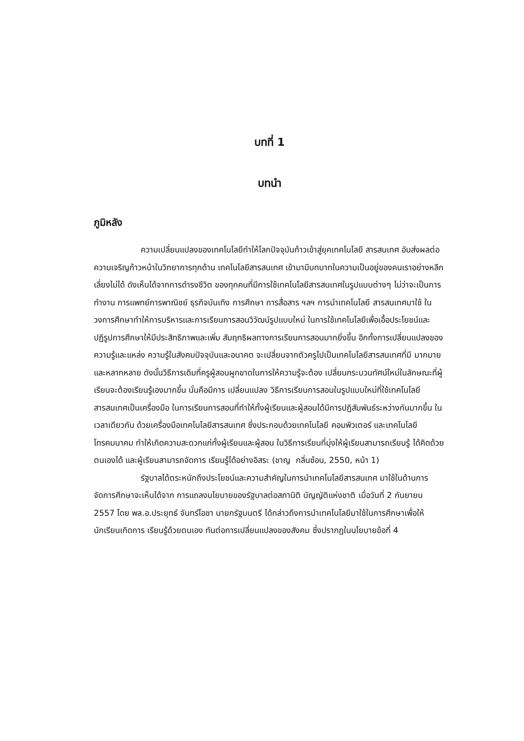บทที่ 1
บทนำ
ภูมิหลัง
ความเปลี่ยนแปลงของเทคโนโลยีทำให้โลกปัจจุบันก้าวเข้าสู่ยุคเทคโนโลยี สารสนเทศ อันส่งผลต่อความเจริญก้าวหน้าในวิทยาการทุกด้าน เทคโนโลยีสารสนเทศ เข้ามามีบทบาทในความเป็นอยู่ของคนเราอย่างหลีกเลี่ยงไม่ได้ ดังเห็นได้จากการดำรงชีวิต ของทุกคนที่มีการใช้เทคโนโลยีสารสนเทศในรูปแบบต่างๆ ไม่ว่าจะเป็นการทำงาน การแพทย์การพาณิชย์ ธุรกิจบันเทิง การศึกษา การสื่อสาร ฯลฯ การนำเทคโนโลยี สารสนเทศมาใช้ ในวงการศึกษาทำให้การบริหารและการเรียนการสอนวิวัฒน์รูปแบบใหม่ ในการใช้เทคโนโลยีเพื่อเอื้อประโยชน์และปฏิรูปการศึกษาให้มีประสิทธิภาพและเพิ่ม สัมฤทธิผลทางการเรียนการสอนมากยิ่งขึ้น อีกทั้งการเปลี่ยนแปลงของความรู้และแหล่ง ความรู้ในสังคมปัจจุบันและอนาคต จะเปลี่ยนจากตัวครูไปเป็นเทคโนโลยีสารสนเทศที่มี มากมายและหลากหลาย ดังนั้นวิธีการเดิมที่ครูผู้สอนผูกขาดในการให้ความรู้จะต้อง เปลี่ยนกระบวนทัศน์ใหม่ในลักษณะที่ผู้เรียนจะต้องเรียนรู้เองมากขึ้น นั่นคือมีการ เปลี่ยนแปลง วิธีการเรียนการสอนในรูปแบบใหม่ที่ใช้เทคโนโลยีสารสนเทศเป็นเครื่องมือ ในการเรียนการสอนที่ทำให้ทั้งผู้เรียนและผู้สอนได้มีการปฏิสัมพันธ์ระหว่างกันมากขึ้น ในเวลาเดียวกัน ด้วยเครื่องมือเทคโนโลยีสารสนเทศ ซึ่งประกอบด้วยเทคโนโลยี คอมพิวเตอร์ และเทคโนโลยีโทรคมนาคม ทำให้เกิดความสะดวกแก่ทั้งผู้เรียนและผู้สอน ในวิธีการเรียนที่มุ่งให้ผู้เรียนสามารถเรียนรู้ ได้คิดด้วยตนเองได้ และผู้เรียนสามารถจัดการ เรียนรู้ได้อย่างอิสระ (ชาญ กลิ่นซ้อน, 2550, หน้า 1)
รัฐบาลได้ตระหนักถึงประโยชน์และความสำคัญในการนำเทคโนโลยีสารสนเทศ มาใช้ในด้านการจัดการศึกษาจะเห็นได้จาก การแถลงนโยบายของรัฐบาลต่อสภานิติ บัญญัติแห่งชาติ เมื่อวันที่ 2 กันยายน 2557 โดย พล.อ.ประยุทธ์ จันทร์โอชา นายกรัฐมนตรี ได้กล่าวถึงการนำเทคโนโลยีมาใช้ในการศึกษาเพื่อให้นักเรียนเกิดการ เรียนรู้ด้วยตนเอง ทันต่อการเปลี่ยนแปลงของสังคม ซึ่งปรากฏในนโยบายข้อที่ 4